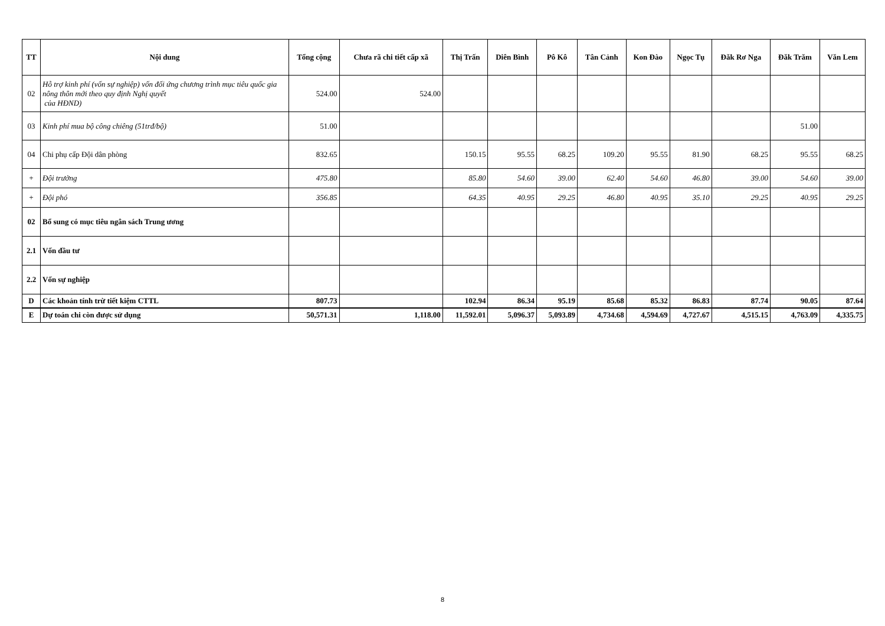| TT | Nội dung | Tổng cộng | Chưa rã chi tiết cấp xã | Thị Trấn | Diên Bình | Pô Kô | Tân Cảnh | Kon Đào | Ngọc Tụ | Đăk Rơ Nga | Đăk Trăm | Văn Lem |
| --- | --- | --- | --- | --- | --- | --- | --- | --- | --- | --- | --- | --- |
| 02 | Hỗ trợ kinh phí (vốn sự nghiệp) vốn đối ứng chương trình mục tiêu quốc gia nông thôn mới theo quy định Nghị quyết của HĐND) | 524.00 | 524.00 | | | | | | | | | |
| 03 | Kinh phí mua bộ công chiêng (51trđ/bộ) | 51.00 | | | | | | | | | 51.00 | |
| 04 | Chi phụ cấp Đội dân phòng | 832.65 | | 150.15 | 95.55 | 68.25 | 109.20 | 95.55 | 81.90 | 68.25 | 95.55 | 68.25 |
| + | Đội trưởng | 475.80 | | 85.80 | 54.60 | 39.00 | 62.40 | 54.60 | 46.80 | 39.00 | 54.60 | 39.00 |
| + | Đội phó | 356.85 | | 64.35 | 40.95 | 29.25 | 46.80 | 40.95 | 35.10 | 29.25 | 40.95 | 29.25 |
| 02 | Bổ sung có mục tiêu ngân sách Trung ương | | | | | | | | | | | |
| 2.1 | Vốn đầu tư | | | | | | | | | | | |
| 2.2 | Vốn sự nghiệp | | | | | | | | | | | |
| D | Các khoản tính trừ tiết kiệm CTTL | 807.73 | | 102.94 | 86.34 | 95.19 | 85.68 | 85.32 | 86.83 | 87.74 | 90.05 | 87.64 |
| E | Dự toán chi còn được sử dụng | 50,571.31 | 1,118.00 | 11,592.01 | 5,096.37 | 5,093.89 | 4,734.68 | 4,594.69 | 4,727.67 | 4,515.15 | 4,763.09 | 4,335.75 |
8